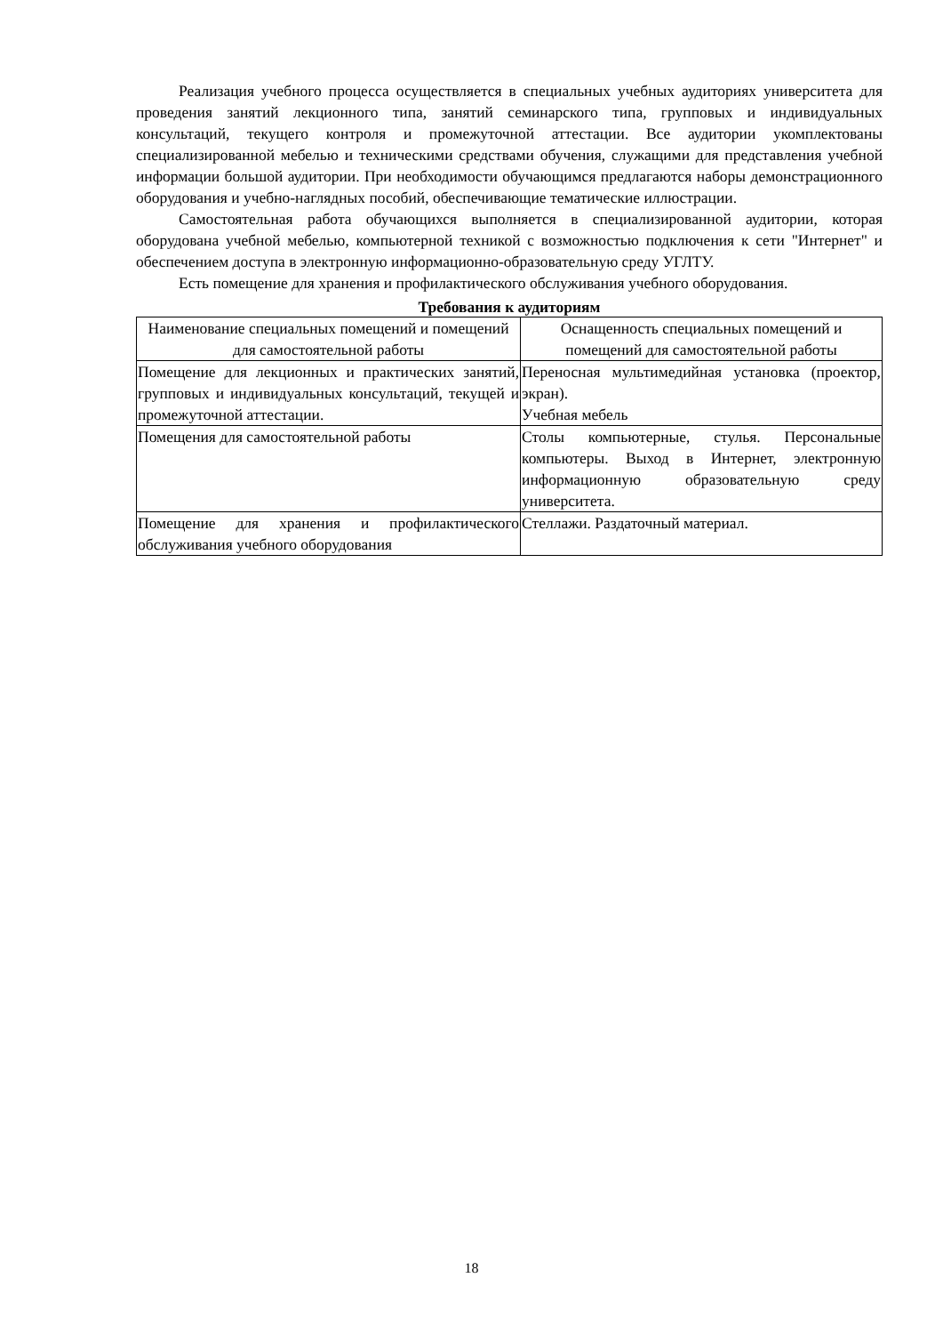Реализация учебного процесса осуществляется в специальных учебных аудиториях университета для проведения занятий лекционного типа, занятий семинарского типа, групповых и индивидуальных консультаций, текущего контроля и промежуточной аттестации. Все аудитории укомплектованы специализированной мебелью и техническими средствами обучения, служащими для представления учебной информации большой аудитории. При необходимости обучающимся предлагаются наборы демонстрационного оборудования и учебно-наглядных пособий, обеспечивающие тематические иллюстрации.
Самостоятельная работа обучающихся выполняется в специализированной аудитории, которая оборудована учебной мебелью, компьютерной техникой с возможностью подключения к сети "Интернет" и обеспечением доступа в электронную информационно-образовательную среду УГЛТУ.
Есть помещение для хранения и профилактического обслуживания учебного оборудования.
Требования к аудиториям
| Наименование специальных помещений и помещений для самостоятельной работы | Оснащенность специальных помещений и помещений для самостоятельной работы |
| --- | --- |
| Помещение для лекционных и практических занятий, групповых и индивидуальных консультаций, текущей и промежуточной аттестации. | Переносная мультимедийная установка (проектор, экран). Учебная мебель |
| Помещения для самостоятельной работы | Столы компьютерные, стулья. Персональные компьютеры. Выход в Интернет, электронную информационную образовательную среду университета. |
| Помещение для хранения и профилактического обслуживания учебного оборудования | Стеллажи. Раздаточный материал. |
18